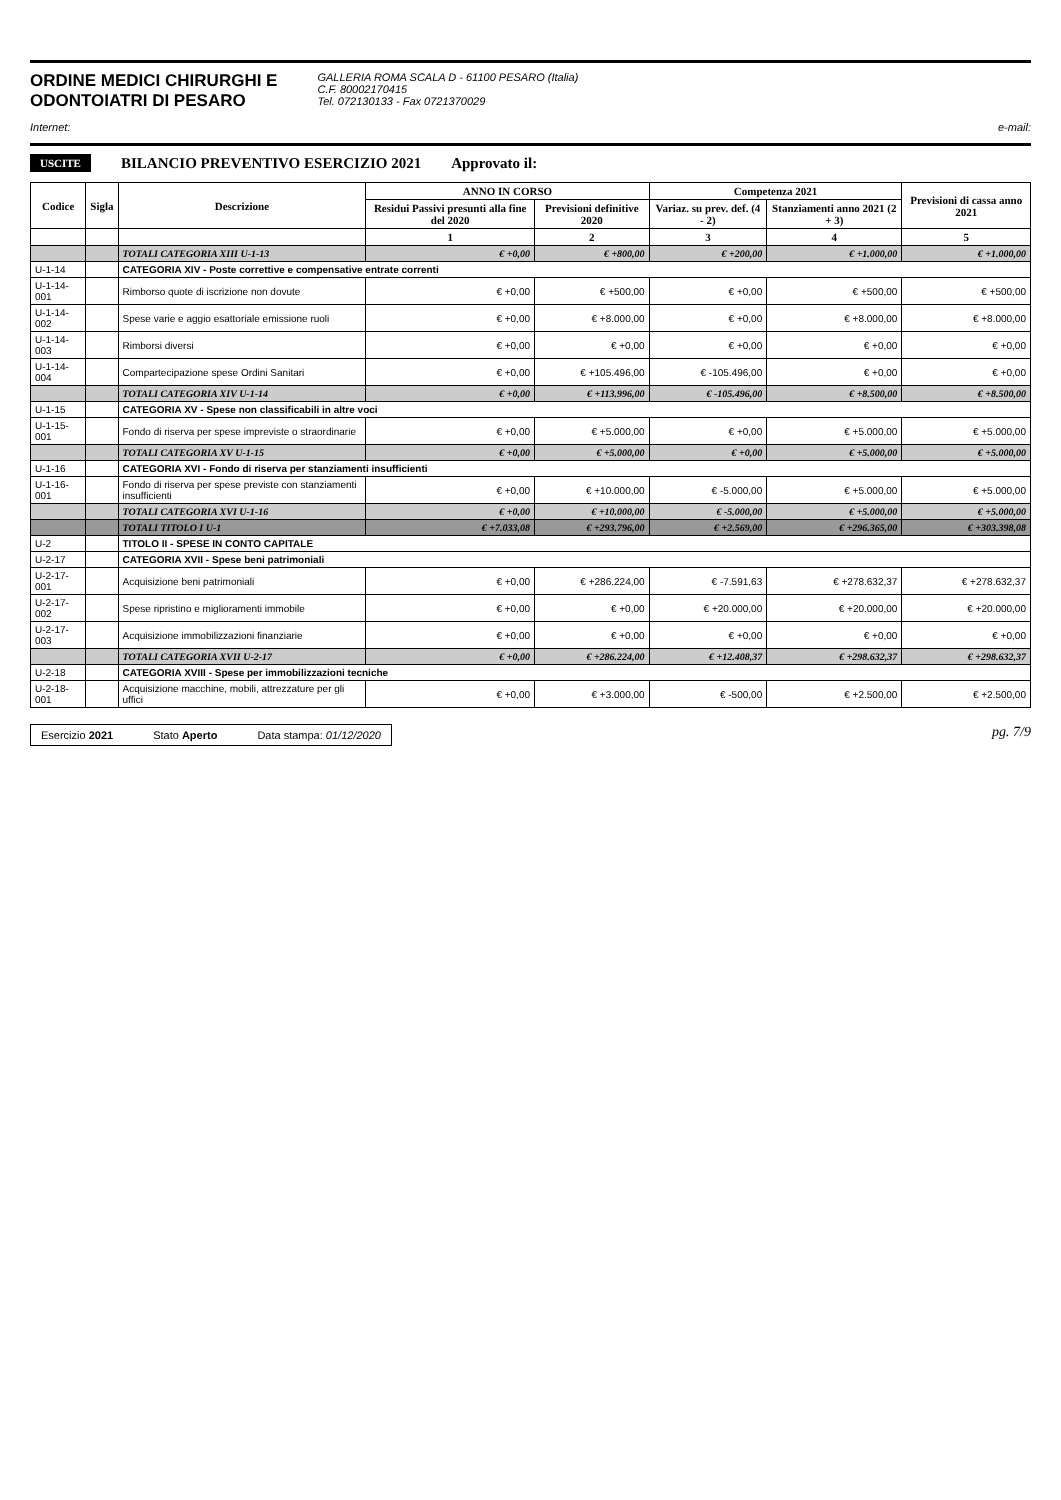ORDINE MEDICI CHIRURGHI E
ODONTOIATRI DI PESARO
GALLERIA ROMA SCALA D - 61100 PESARO (Italia)
C.F. 80002170415
Tel. 072130133 - Fax 0721370029
Internet: e-mail:
USCITE BILANCIO PREVENTIVO ESERCIZIO 2021 Approvato il:
| Codice | Sigla | Descrizione | ANNO IN CORSO | | Competenza 2021 | | Previsioni di cassa anno 2021 |
| --- | --- | --- | --- | --- | --- | --- | --- |
| | | | Residui Passivi presunti alla fine del 2020 | Previsioni definitive 2020 | Variaz. su prev. def. (4 - 2) | Stanziamenti anno 2021 (2 + 3) | |
| | | | 1 | 2 | 3 | 4 | 5 |
| | | TOTALI CATEGORIA XIII U-1-13 | € +0,00 | € +800,00 | € +200,00 | € +1.000,00 | € +1.000,00 |
| U-1-14 | | CATEGORIA XIV - Poste correttive e compensative entrate correnti | | | | | |
| U-1-14-001 | | Rimborso quote di iscrizione non dovute | € +0,00 | € +500,00 | € +0,00 | € +500,00 | € +500,00 |
| U-1-14-002 | | Spese varie e aggio esattoriale emissione ruoli | € +0,00 | € +8.000,00 | € +0,00 | € +8.000,00 | € +8.000,00 |
| U-1-14-003 | | Rimborsi diversi | € +0,00 | € +0,00 | € +0,00 | € +0,00 | € +0,00 |
| U-1-14-004 | | Compartecipazione spese Ordini Sanitari | € +0,00 | € +105.496,00 | € -105.496,00 | € +0,00 | € +0,00 |
| | | TOTALI CATEGORIA XIV U-1-14 | € +0,00 | € +113.996,00 | € -105.496,00 | € +8.500,00 | € +8.500,00 |
| U-1-15 | | CATEGORIA XV - Spese non classificabili in altre voci | | | | | |
| U-1-15-001 | | Fondo di riserva per spese impreviste o straordinarie | € +0,00 | € +5.000,00 | € +0,00 | € +5.000,00 | € +5.000,00 |
| | | TOTALI CATEGORIA XV U-1-15 | € +0,00 | € +5.000,00 | € +0,00 | € +5.000,00 | € +5.000,00 |
| U-1-16 | | CATEGORIA XVI - Fondo di riserva per stanziamenti insufficienti | | | | | |
| U-1-16-001 | | Fondo di riserva per spese previste con stanziamenti insufficienti | € +0,00 | € +10.000,00 | € -5.000,00 | € +5.000,00 | € +5.000,00 |
| | | TOTALI CATEGORIA XVI U-1-16 | € +0,00 | € +10.000,00 | € -5.000,00 | € +5.000,00 | € +5.000,00 |
| | | TOTALI TITOLO I U-1 | € +7.033,08 | € +293.796,00 | € +2.569,00 | € +296.365,00 | € +303.398,08 |
| U-2 | | TITOLO II - SPESE IN CONTO CAPITALE | | | | | |
| U-2-17 | | CATEGORIA XVII - Spese beni patrimoniali | | | | | |
| U-2-17-001 | | Acquisizione beni patrimoniali | € +0,00 | € +286.224,00 | € -7.591,63 | € +278.632,37 | € +278.632,37 |
| U-2-17-002 | | Spese ripristino e miglioramenti immobile | € +0,00 | € +0,00 | € +20.000,00 | € +20.000,00 | € +20.000,00 |
| U-2-17-003 | | Acquisizione immobilizzazioni finanziarie | € +0,00 | € +0,00 | € +0,00 | € +0,00 | € +0,00 |
| | | TOTALI CATEGORIA XVII U-2-17 | € +0,00 | € +286.224,00 | € +12.408,37 | € +298.632,37 | € +298.632,37 |
| U-2-18 | | CATEGORIA XVIII - Spese per immobilizzazioni tecniche | | | | | |
| U-2-18-001 | | Acquisizione macchine, mobili, attrezzature per gli uffici | € +0,00 | € +3.000,00 | € -500,00 | € +2.500,00 | € +2.500,00 |
Esercizio 2021 Stato Aperto Data stampa: 01/12/2020
pg. 7/9